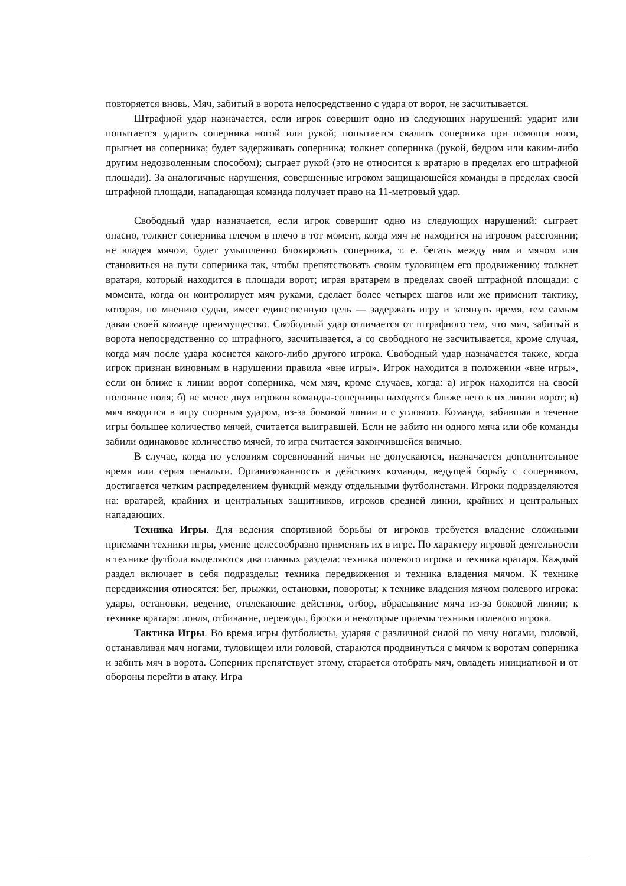повторяется вновь. Мяч, забитый в ворота непосредственно с удара от ворот, не засчитывается.
Штрафной удар назначается, если игрок совершит одно из следующих нарушений: ударит или попытается ударить соперника ногой или рукой; попытается свалить соперника при помощи ноги, прыгнет на соперника; будет задерживать соперника; толкнет соперника (рукой, бедром или каким-либо другим недозволенным способом); сыграет рукой (это не относится к вратарю в пределах его штрафной площади). За аналогичные нарушения, совершенные игроком защищающейся команды в пределах своей штрафной площади, нападающая команда получает право на 11-метровый удар.
Свободный удар назначается, если игрок совершит одно из следующих нарушений: сыграет опасно, толкнет соперника плечом в плечо в тот момент, когда мяч не находится на игровом расстоянии; не владея мячом, будет умышленно блокировать соперника, т. е. бегать между ним и мячом или становиться на пути соперника так, чтобы препятствовать своим туловищем его продвижению; толкнет вратаря, который находится в площади ворот; играя вратарем в пределах своей штрафной площади: с момента, когда он контролирует мяч руками, сделает более четырех шагов или же применит тактику, которая, по мнению судьи, имеет единственную цель — задержать игру и затянуть время, тем самым давая своей команде преимущество. Свободный удар отличается от штрафного тем, что мяч, забитый в ворота непосредственно со штрафного, засчитывается, а со свободного не засчитывается, кроме случая, когда мяч после удара коснется какого-либо другого игрока. Свободный удар назначается также, когда игрок признан виновным в нарушении правила «вне игры». Игрок находится в положении «вне игры», если он ближе к линии ворот соперника, чем мяч, кроме случаев, когда: а) игрок находится на своей половине поля; б) не менее двух игроков команды-соперницы находятся ближе него к их линии ворот; в) мяч вводится в игру спорным ударом, из-за боковой линии и с углового. Команда, забившая в течение игры большее количество мячей, считается выигравшей. Если не забито ни одного мяча или обе команды забили одинаковое количество мячей, то игра считается закончившейся вничью.
В случае, когда по условиям соревнований ничьи не допускаются, назначается дополнительное время или серия пенальти. Организованность в действиях команды, ведущей борьбу с соперником, достигается четким распределением функций между отдельными футболистами. Игроки подразделяются на: вратарей, крайних и центральных защитников, игроков средней линии, крайних и центральных нападающих.
Техника Игры. Для ведения спортивной борьбы от игроков требуется владение сложными приемами техники игры, умение целесообразно применять их в игре. По характеру игровой деятельности в технике футбола выделяются два главных раздела: техника полевого игрока и техника вратаря. Каждый раздел включает в себя подразделы: техника передвижения и техника владения мячом. К технике передвижения относятся: бег, прыжки, остановки, повороты; к технике владения мячом полевого игрока: удары, остановки, ведение, отвлекающие действия, отбор, вбрасывание мяча из-за боковой линии; к технике вратаря: ловля, отбивание, переводы, броски и некоторые приемы техники полевого игрока.
Тактика Игры. Во время игры футболисты, ударяя с различной силой по мячу ногами, головой, останавливая мяч ногами, туловищем или головой, стараются продвинуться с мячом к воротам соперника и забить мяч в ворота. Соперник препятствует этому, старается отобрать мяч, овладеть инициативой и от обороны перейти в атаку. Игра